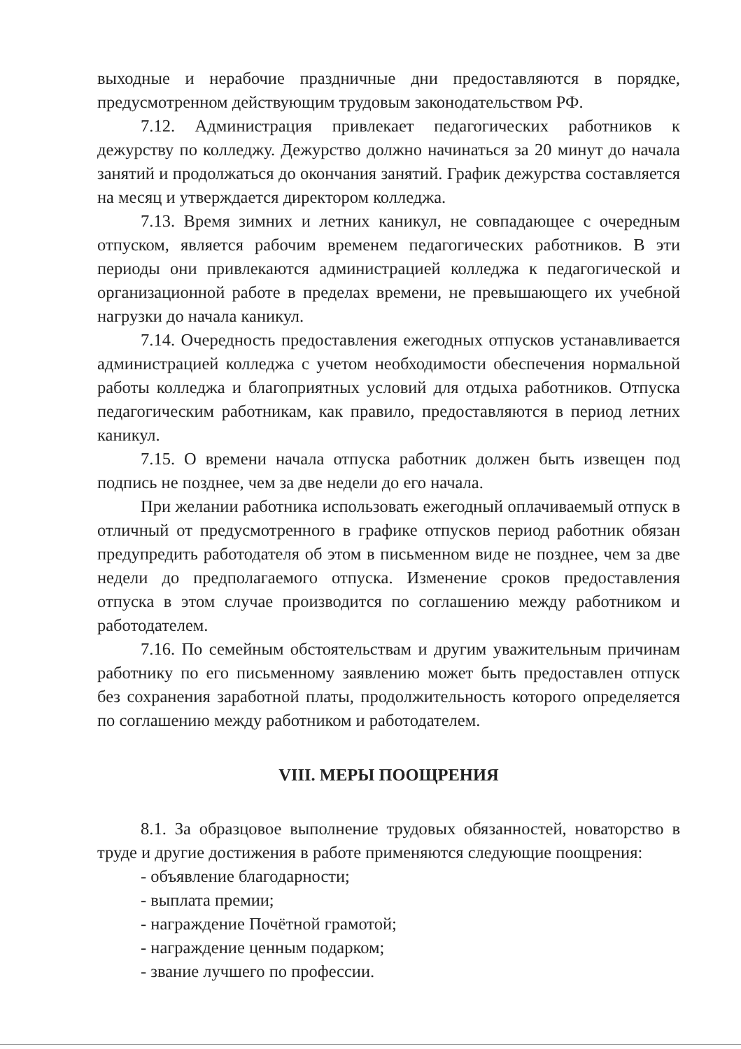выходные и нерабочие праздничные дни предоставляются в порядке, предусмотренном действующим трудовым законодательством РФ.
7.12. Администрация привлекает педагогических работников к дежурству по колледжу. Дежурство должно начинаться за 20 минут до начала занятий и продолжаться до окончания занятий. График дежурства составляется на месяц и утверждается директором колледжа.
7.13. Время зимних и летних каникул, не совпадающее с очередным отпуском, является рабочим временем педагогических работников. В эти периоды они привлекаются администрацией колледжа к педагогической и организационной работе в пределах времени, не превышающего их учебной нагрузки до начала каникул.
7.14. Очередность предоставления ежегодных отпусков устанавливается администрацией колледжа с учетом необходимости обеспечения нормальной работы колледжа и благоприятных условий для отдыха работников. Отпуска педагогическим работникам, как правило, предоставляются в период летних каникул.
7.15. О времени начала отпуска работник должен быть извещен под подпись не позднее, чем за две недели до его начала.
При желании работника использовать ежегодный оплачиваемый отпуск в отличный от предусмотренного в графике отпусков период работник обязан предупредить работодателя об этом в письменном виде не позднее, чем за две недели до предполагаемого отпуска. Изменение сроков предоставления отпуска в этом случае производится по соглашению между работником и работодателем.
7.16. По семейным обстоятельствам и другим уважительным причинам работнику по его письменному заявлению может быть предоставлен отпуск без сохранения заработной платы, продолжительность которого определяется по соглашению между работником и работодателем.
VIII. МЕРЫ ПООЩРЕНИЯ
8.1. За образцовое выполнение трудовых обязанностей, новаторство в труде и другие достижения в работе применяются следующие поощрения:
- объявление благодарности;
- выплата премии;
- награждение Почётной грамотой;
- награждение ценным подарком;
- звание лучшего по профессии.